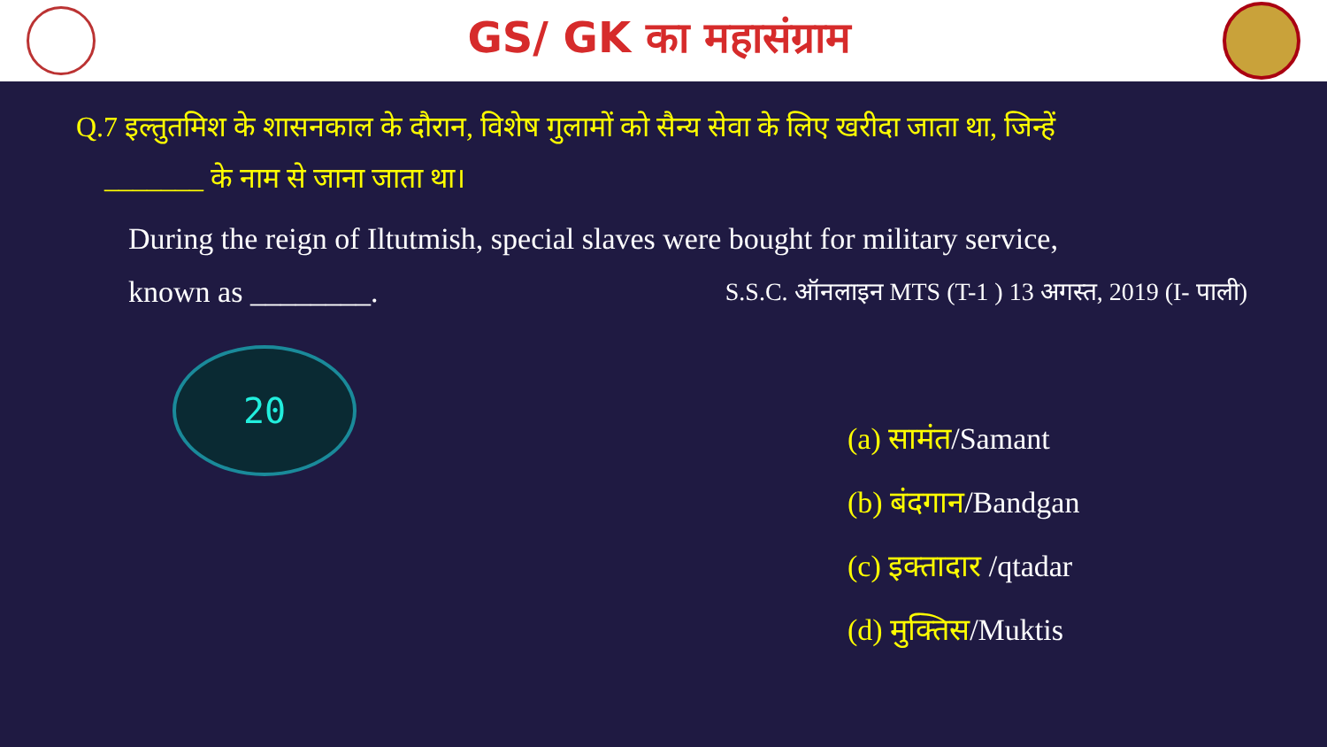GS/ GK का महासंग्राम
Q.7 इल्तुतमिश के शासनकाल के दौरान, विशेष गुलामों को सैन्य सेवा के लिए खरीदा जाता था, जिन्हें
_______ के नाम से जाना जाता था।
During the reign of Iltutmish, special slaves were bought for military service,
known as ________. S.S.C. ऑनलाइन MTS (T-1 ) 13 अगस्त, 2019 (I- पाली)
20
(a) सामंत/Samant
(b) बंदगान/Bandgan
(c) इक्तादार /qtadar
(d) मुक्तिस/Muktis